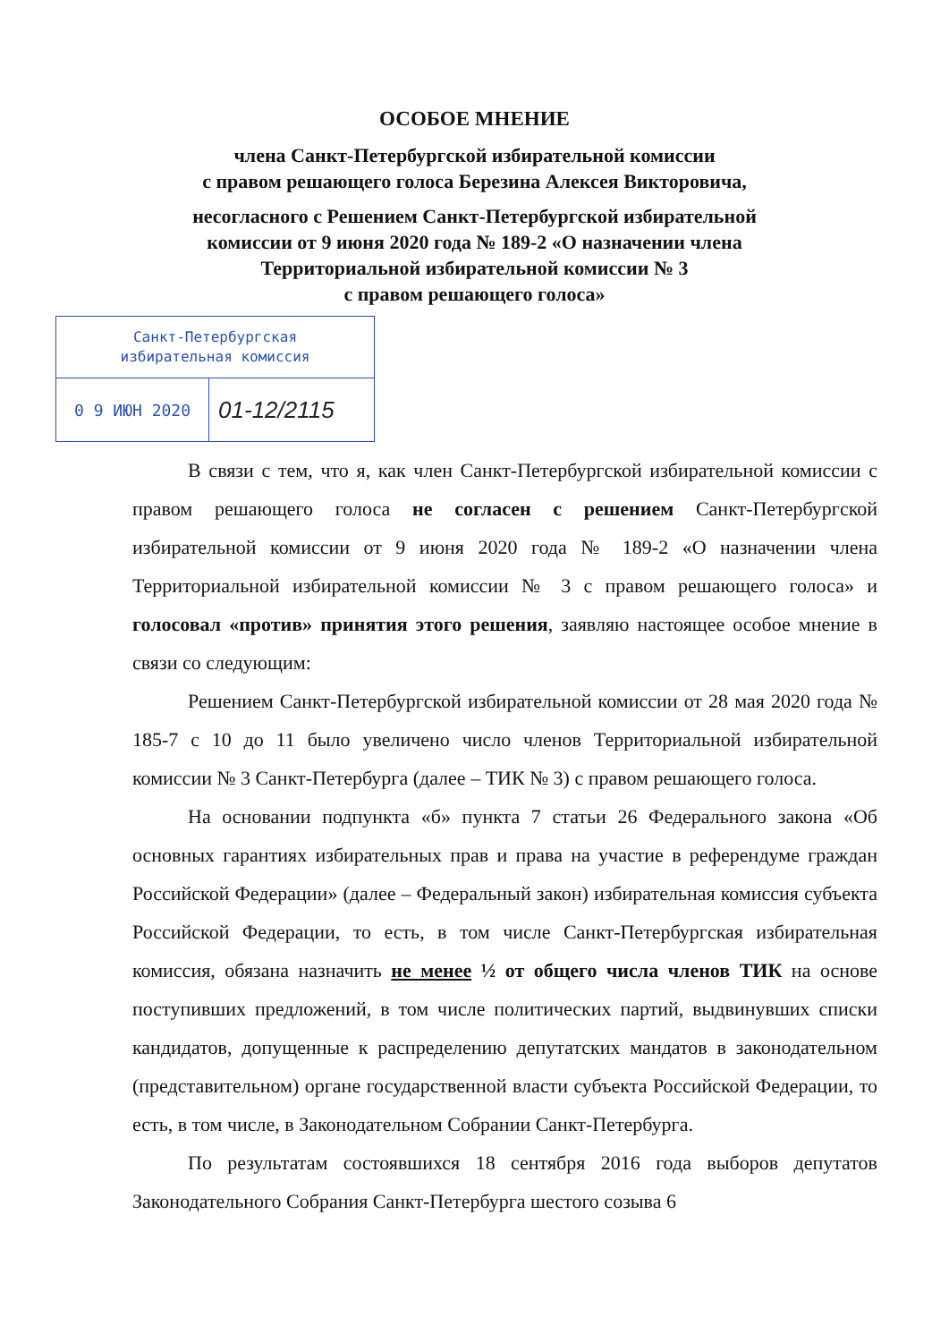ОСОБОЕ МНЕНИЕ
члена Санкт-Петербургской избирательной комиссии
с правом решающего голоса Березина Алексея Викторовича,
несогласного с Решением Санкт-Петербургской избирательной
комиссии от 9 июня 2020 года № 189-2 «О назначении члена
Территориальной избирательной комиссии № 3
с правом решающего голоса»
Санкт-Петербургская
избирательная комиссия
0 9 ИЮН 2020 01-12/2115
В связи с тем, что я, как член Санкт-Петербургской избирательной комиссии с правом решающего голоса не согласен с решением Санкт-Петербургской избирательной комиссии от 9 июня 2020 года № 189-2 «О назначении члена Территориальной избирательной комиссии № 3 с правом решающего голоса» и голосовал «против» принятия этого решения, заявляю настоящее особое мнение в связи со следующим:
Решением Санкт-Петербургской избирательной комиссии от 28 мая 2020 года № 185-7 с 10 до 11 было увеличено число членов Территориальной избирательной комиссии № 3 Санкт-Петербурга (далее – ТИК № 3) с правом решающего голоса.
На основании подпункта «б» пункта 7 статьи 26 Федерального закона «Об основных гарантиях избирательных прав и права на участие в референдуме граждан Российской Федерации» (далее – Федеральный закон) избирательная комиссия субъекта Российской Федерации, то есть, в том числе Санкт-Петербургская избирательная комиссия, обязана назначить не менее ½ от общего числа членов ТИК на основе поступивших предложений, в том числе политических партий, выдвинувших списки кандидатов, допущенные к распределению депутатских мандатов в законодательном (представительном) органе государственной власти субъекта Российской Федерации, то есть, в том числе, в Законодательном Собрании Санкт-Петербурга.
По результатам состоявшихся 18 сентября 2016 года выборов депутатов Законодательного Собрания Санкт-Петербурга шестого созыва 6